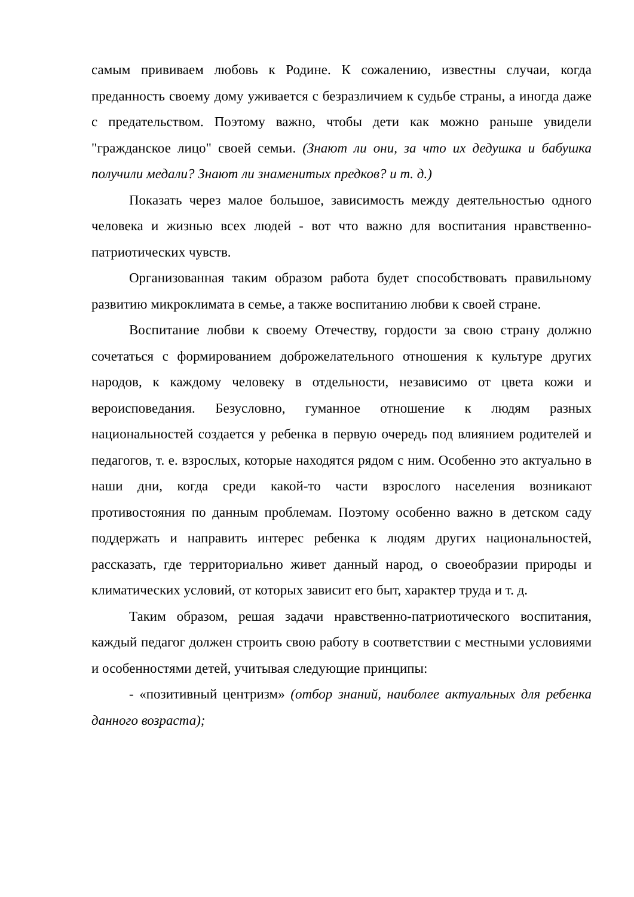самым прививаем любовь к Родине. К сожалению, известны случаи, когда преданность своему дому уживается с безразличием к судьбе страны, а иногда даже с предательством. Поэтому важно, чтобы дети как можно раньше увидели "гражданское лицо" своей семьи. (Знают ли они, за что их дедушка и бабушка получили медали? Знают ли знаменитых предков? и т. д.)
Показать через малое большое, зависимость между деятельностью одного человека и жизнью всех людей - вот что важно для воспитания нравственно-патриотических чувств.
Организованная таким образом работа будет способствовать правильному развитию микроклимата в семье, а также воспитанию любви к своей стране.
Воспитание любви к своему Отечеству, гордости за свою страну должно сочетаться с формированием доброжелательного отношения к культуре других народов, к каждому человеку в отдельности, независимо от цвета кожи и вероисповедания. Безусловно, гуманное отношение к людям разных национальностей создается у ребенка в первую очередь под влиянием родителей и педагогов, т. е. взрослых, которые находятся рядом с ним. Особенно это актуально в наши дни, когда среди какой-то части взрослого населения возникают противостояния по данным проблемам. Поэтому особенно важно в детском саду поддержать и направить интерес ребенка к людям других национальностей, рассказать, где территориально живет данный народ, о своеобразии природы и климатических условий, от которых зависит его быт, характер труда и т. д.
Таким образом, решая задачи нравственно-патриотического воспитания, каждый педагог должен строить свою работу в соответствии с местными условиями и особенностями детей, учитывая следующие принципы:
- «позитивный центризм» (отбор знаний, наиболее актуальных для ребенка данного возраста);